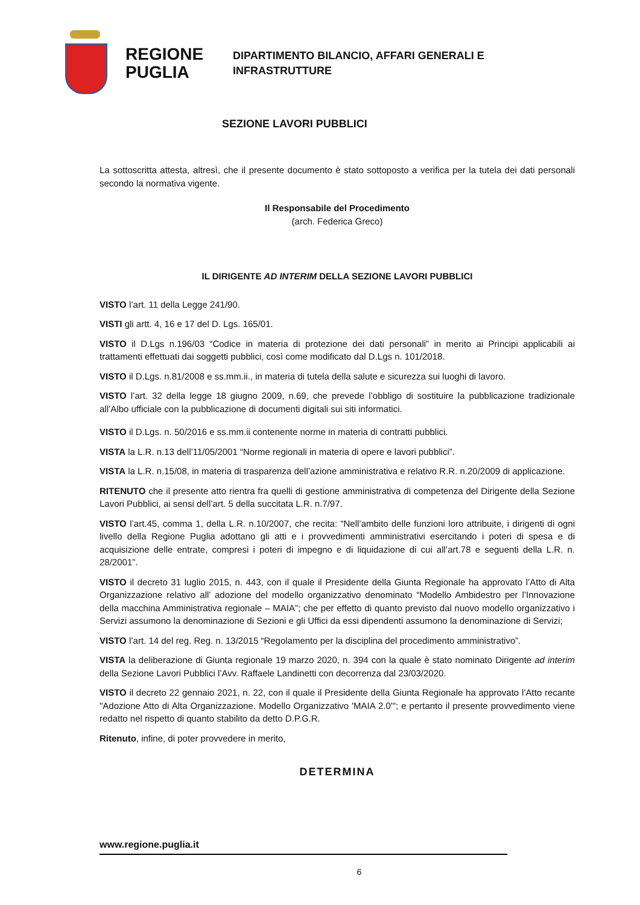REGIONE PUGLIA
DIPARTIMENTO BILANCIO, AFFARI GENERALI E
INFRASTRUTTURE
SEZIONE LAVORI PUBBLICI
La sottoscritta attesta, altresì, che il presente documento è stato sottoposto a verifica per la tutela dei dati personali secondo la normativa vigente.
Il Responsabile del Procedimento
(arch. Federica Greco)
IL DIRIGENTE AD INTERIM DELLA SEZIONE LAVORI PUBBLICI
VISTO l’art. 11 della Legge 241/90.
VISTI gli artt. 4, 16 e 17 del D. Lgs. 165/01.
VISTO il D.Lgs n.196/03 “Codice in materia di protezione dei dati personali” in merito ai Principi applicabili ai trattamenti effettuati dai soggetti pubblici, così come modificato dal D.Lgs n. 101/2018.
VISTO il D.Lgs. n.81/2008 e ss.mm.ii., in materia di tutela della salute e sicurezza sui luoghi di lavoro.
VISTO l’art. 32 della legge 18 giugno 2009, n.69, che prevede l’obbligo di sostituire la pubblicazione tradizionale all’Albo ufficiale con la pubblicazione di documenti digitali sui siti informatici.
VISTO il D.Lgs. n. 50/2016 e ss.mm.ii contenente norme in materia di contratti pubblici.
VISTA la L.R. n.13 dell’11/05/2001 “Norme regionali in materia di opere e lavori pubblici”.
VISTA la L.R. n.15/08, in materia di trasparenza dell’azione amministrativa e relativo R.R. n.20/2009 di applicazione.
RITENUTO che il presente atto rientra fra quelli di gestione amministrativa di competenza del Dirigente della Sezione Lavori Pubblici, ai sensi dell’art. 5 della succitata L.R. n.7/97.
VISTO l’art.45, comma 1, della L.R. n.10/2007, che recita: “Nell’ambito delle funzioni loro attribuite, i dirigenti di ogni livello della Regione Puglia adottano gli atti e i provvedimenti amministrativi esercitando i poteri di spesa e di acquisizione delle entrate, compresi i poteri di impegno e di liquidazione di cui all’art.78 e seguenti della L.R. n. 28/2001”.
VISTO il decreto 31 luglio 2015, n. 443, con il quale il Presidente della Giunta Regionale ha approvato l’Atto di Alta Organizzazione relativo all’ adozione del modello organizzativo denominato “Modello Ambidestro per l’Innovazione della macchina Amministrativa regionale – MAIA”; che per effetto di quanto previsto dal nuovo modello organizzativo i Servizi assumono la denominazione di Sezioni e gli Uffici da essi dipendenti assumono la denominazione di Servizi;
VISTO l’art. 14 del reg. Reg. n. 13/2015 “Regolamento per la disciplina del procedimento amministrativo”.
VISTA la deliberazione di Giunta regionale 19 marzo 2020, n. 394 con la quale è stato nominato Dirigente ad interim della Sezione Lavori Pubblici l’Avv. Raffaele Landinetti con decorrenza dal 23/03/2020.
VISTO il decreto 22 gennaio 2021, n. 22, con il quale il Presidente della Giunta Regionale ha approvato l’Atto recante "Adozione Atto di Alta Organizzazione. Modello Organizzativo 'MAIA 2.0'"; e pertanto il presente provvedimento viene redatto nel rispetto di quanto stabilito da detto D.P.G.R.
Ritenuto, infine, di poter provvedere in merito,
DETERMINA
www.regione.puglia.it
6